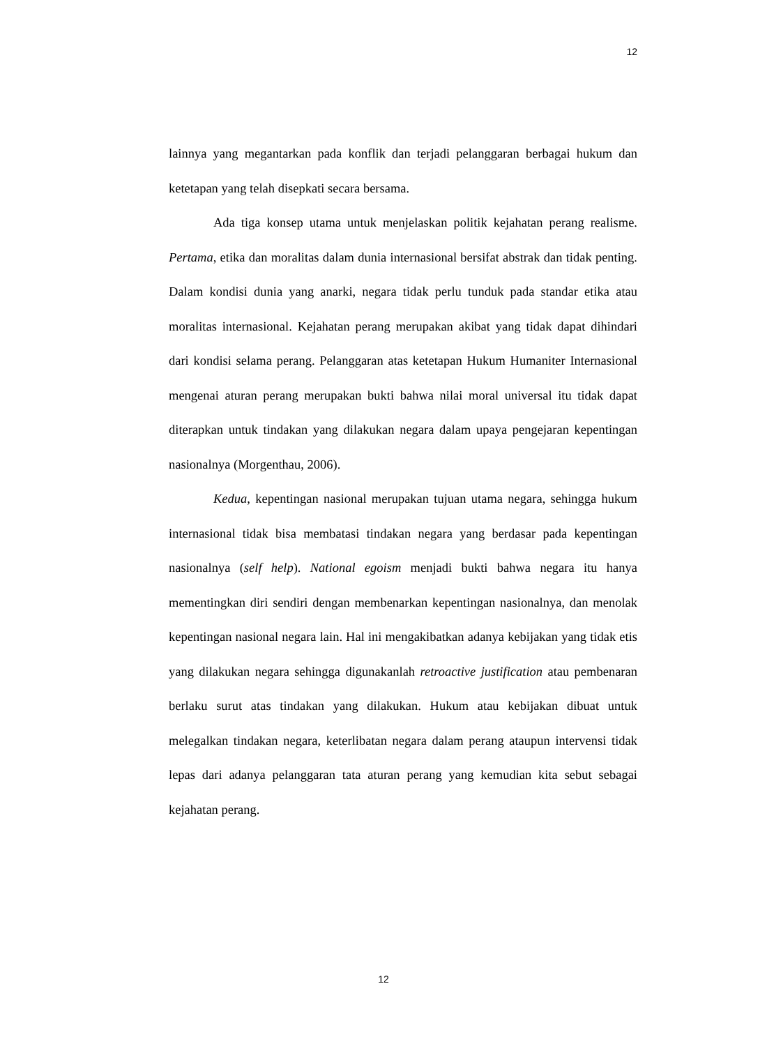12
lainnya yang megantarkan pada konflik dan terjadi pelanggaran berbagai hukum dan ketetapan yang telah disepkati secara bersama.
Ada tiga konsep utama untuk menjelaskan politik kejahatan perang realisme. Pertama, etika dan moralitas dalam dunia internasional bersifat abstrak dan tidak penting. Dalam kondisi dunia yang anarki, negara tidak perlu tunduk pada standar etika atau moralitas internasional. Kejahatan perang merupakan akibat yang tidak dapat dihindari dari kondisi selama perang. Pelanggaran atas ketetapan Hukum Humaniter Internasional mengenai aturan perang merupakan bukti bahwa nilai moral universal itu tidak dapat diterapkan untuk tindakan yang dilakukan negara dalam upaya pengejaran kepentingan nasionalnya (Morgenthau, 2006).
Kedua, kepentingan nasional merupakan tujuan utama negara, sehingga hukum internasional tidak bisa membatasi tindakan negara yang berdasar pada kepentingan nasionalnya (self help). National egoism menjadi bukti bahwa negara itu hanya mementingkan diri sendiri dengan membenarkan kepentingan nasionalnya, dan menolak kepentingan nasional negara lain. Hal ini mengakibatkan adanya kebijakan yang tidak etis yang dilakukan negara sehingga digunakanlah retroactive justification atau pembenaran berlaku surut atas tindakan yang dilakukan. Hukum atau kebijakan dibuat untuk melegalkan tindakan negara, keterlibatan negara dalam perang ataupun intervensi tidak lepas dari adanya pelanggaran tata aturan perang yang kemudian kita sebut sebagai kejahatan perang.
12